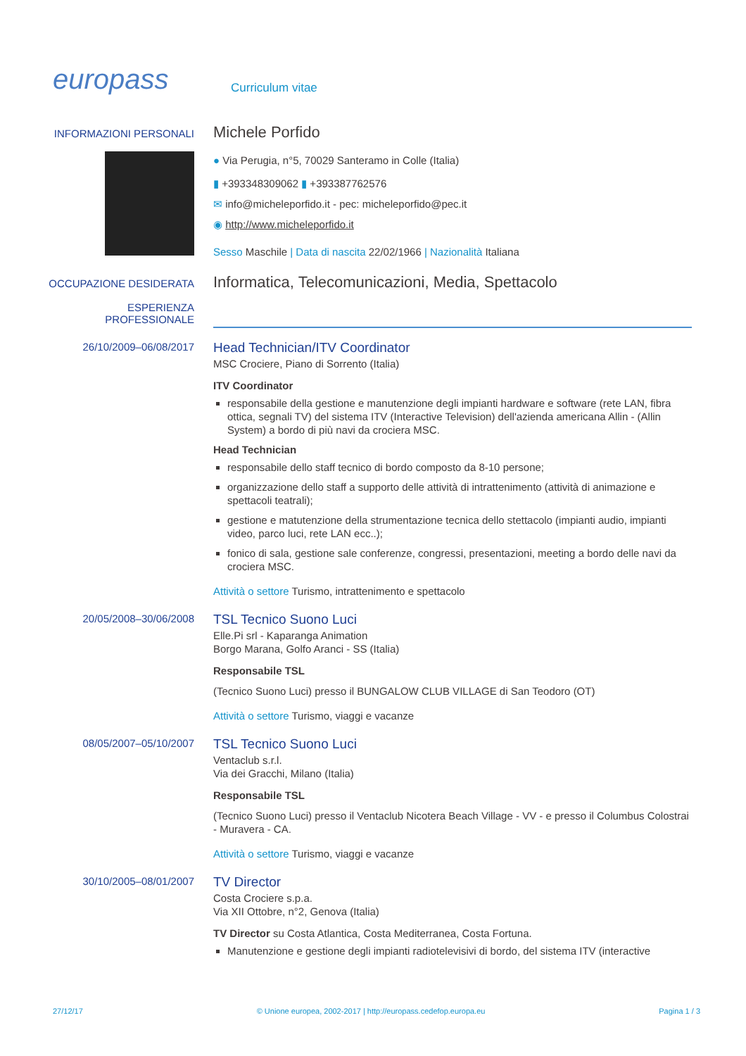europass
Curriculum vitae
INFORMAZIONI PERSONALI
Michele Porfido
● Via Perugia, n°5, 70029 Santeramo in Colle (Italia)
▮ +393348309062 ▮ +393387762576
✉ info@micheleporfido.it - pec: micheleporfido@pec.it
◉ http://www.micheleporfido.it
Sesso Maschile | Data di nascita 22/02/1966 | Nazionalità Italiana
OCCUPAZIONE DESIDERATA
Informatica, Telecomunicazioni, Media, Spettacolo
ESPERIENZA
PROFESSIONALE
26/10/2009–06/08/2017
Head Technician/ITV Coordinator
MSC Crociere, Piano di Sorrento (Italia)
ITV Coordinator
responsabile della gestione e manutenzione degli impianti hardware e software (rete LAN, fibra ottica, segnali TV) del sistema ITV (Interactive Television) dell'azienda americana Allin - (Allin System) a bordo di più navi da crociera MSC.
Head Technician
responsabile dello staff tecnico di bordo composto da 8-10 persone;
organizzazione dello staff a supporto delle attività di intrattenimento (attività di animazione e spettacoli teatrali);
gestione e matutenzione della strumentazione tecnica dello stettacolo (impianti audio, impianti video, parco luci, rete LAN ecc..);
fonico di sala, gestione sale conferenze, congressi, presentazioni, meeting a bordo delle navi da crociera MSC.
Attività o settore Turismo, intrattenimento e spettacolo
20/05/2008–30/06/2008
TSL Tecnico Suono Luci
Elle.Pi srl - Kaparanga Animation
Borgo Marana, Golfo Aranci - SS (Italia)
Responsabile TSL
(Tecnico Suono Luci) presso il BUNGALOW CLUB VILLAGE di San Teodoro (OT)
Attività o settore Turismo, viaggi e vacanze
08/05/2007–05/10/2007
TSL Tecnico Suono Luci
Ventaclub s.r.l.
Via dei Gracchi, Milano (Italia)
Responsabile TSL
(Tecnico Suono Luci) presso il Ventaclub Nicotera Beach Village - VV - e presso il Columbus Colostrai - Muravera - CA.
Attività o settore Turismo, viaggi e vacanze
30/10/2005–08/01/2007
TV Director
Costa Crociere s.p.a.
Via XII Ottobre, n°2, Genova (Italia)
TV Director su Costa Atlantica, Costa Mediterranea, Costa Fortuna.
Manutenzione e gestione degli impianti radiotelevisivi di bordo, del sistema ITV (interactive
27/12/17 © Unione europea, 2002-2017 | http://europass.cedefop.europa.eu Pagina 1 / 3